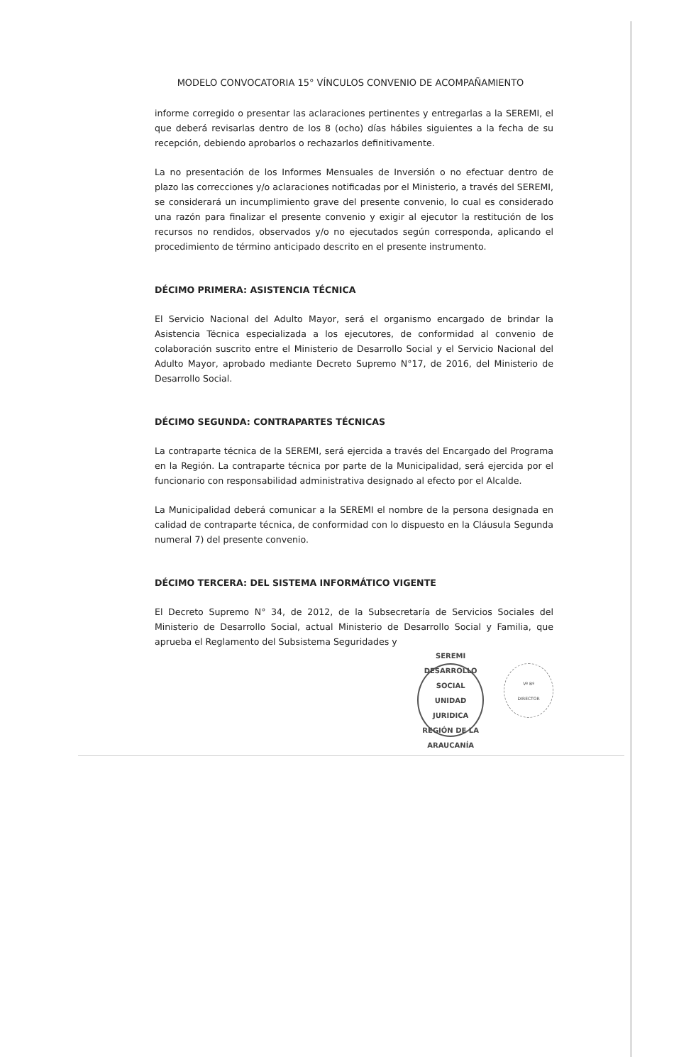MODELO CONVOCATORIA 15° VÍNCULOS CONVENIO DE ACOMPAÑAMIENTO
informe corregido o presentar las aclaraciones pertinentes y entregarlas a la SEREMI, el que deberá revisarlas dentro de los 8 (ocho) días hábiles siguientes a la fecha de su recepción, debiendo aprobarlos o rechazarlos definitivamente.
La no presentación de los Informes Mensuales de Inversión o no efectuar dentro de plazo las correcciones y/o aclaraciones notificadas por el Ministerio, a través del SEREMI, se considerará un incumplimiento grave del presente convenio, lo cual es considerado una razón para finalizar el presente convenio y exigir al ejecutor la restitución de los recursos no rendidos, observados y/o no ejecutados según corresponda, aplicando el procedimiento de término anticipado descrito en el presente instrumento.
DÉCIMO PRIMERA: ASISTENCIA TÉCNICA
El Servicio Nacional del Adulto Mayor, será el organismo encargado de brindar la Asistencia Técnica especializada a los ejecutores, de conformidad al convenio de colaboración suscrito entre el Ministerio de Desarrollo Social y el Servicio Nacional del Adulto Mayor, aprobado mediante Decreto Supremo N°17, de 2016, del Ministerio de Desarrollo Social.
DÉCIMO SEGUNDA: CONTRAPARTES TÉCNICAS
La contraparte técnica de la SEREMI, será ejercida a través del Encargado del Programa en la Región. La contraparte técnica por parte de la Municipalidad, será ejercida por el funcionario con responsabilidad administrativa designado al efecto por el Alcalde.
La Municipalidad deberá comunicar a la SEREMI el nombre de la persona designada en calidad de contraparte técnica, de conformidad con lo dispuesto en la Cláusula Segunda numeral 7) del presente convenio.
DÉCIMO TERCERA: DEL SISTEMA INFORMÁTICO VIGENTE
El Decreto Supremo N° 34, de 2012, de la Subsecretaría de Servicios Sociales del Ministerio de Desarrollo Social, actual Ministerio de Desarrollo Social y Familia, que aprueba el Reglamento del Subsistema Seguridades y
SEREMI DESARROLLO SOCIAL
UNIDAD
JURIDICA
REGIÓN DE LA ARAUCANÍA
Vº Bº
DIRECTOR